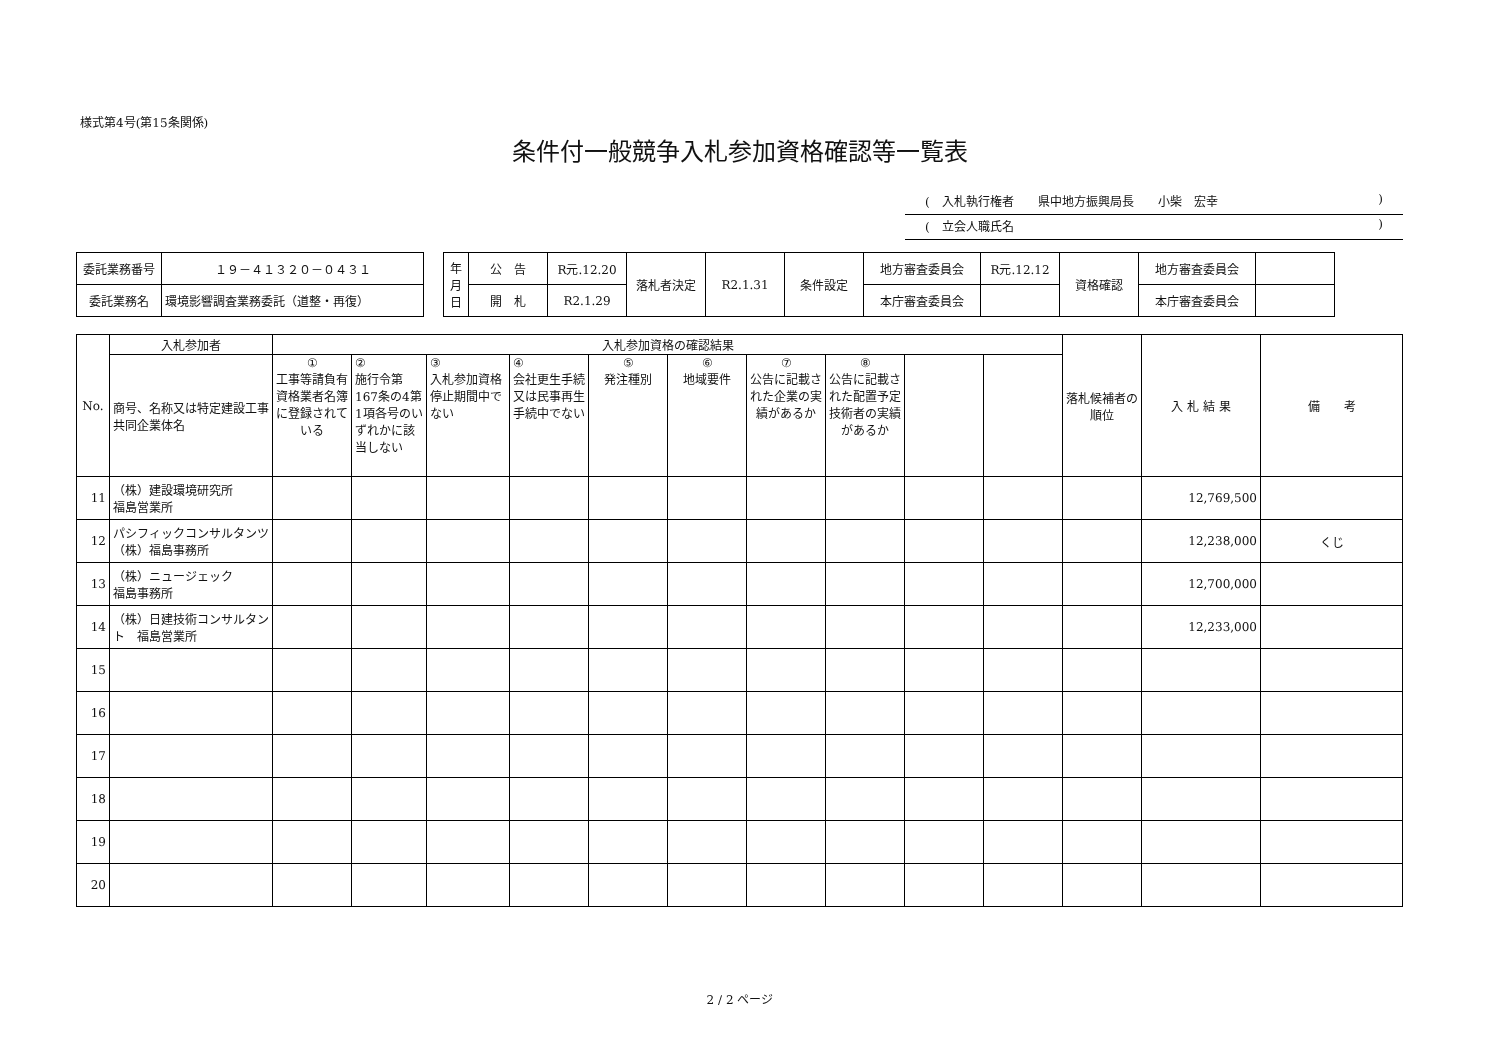様式第4号(第15条関係)
条件付一般競争入札参加資格確認等一覧表
(　入札執行権者　　県中地方振興局長　　小柴　宏幸)
(　立会人職氏名)
| 委託業務番号 | １９－４１３２０－０４３１ |
| 委託業務名 | 環境影響調査業務委託（道整・再復） |
| 年 月 日 | 公 告 | R元.12.20 | 落札者決定 | R2.1.31 | 条件設定 | 地方審査委員会 | R元.12.12 | 資格確認 | 地方審査委員会 | |
| | 開 札 | R2.1.29 | | | | 本庁審査委員会 | | | 本庁審査委員会 | |
| No. | 入札参加者 | 入札参加資格の確認結果 | | | | | | | | | | 落札候補者の順位 | 入 札 結 果 | 備 考 |
| --- | --- | --- | --- | --- | --- | --- | --- | --- | --- | --- | --- | --- | --- | --- |
| | 商号、名称又は特定建設工事共同企業体名 | ① 工事等請負有資格業者名簿に登録されている | ② 施行令第167条の4第1項各号のいずれかに該当しない | ③ 入札参加資格停止期間中でない | ④ 会社更生手続又は民事再生手続中でない | ⑤ 発注種別 | ⑥ 地域要件 | ⑦ 公告に記載された企業の実績があるか | ⑧ 公告に記載された配置予定技術者の実績があるか | | | | | |
| 11 | （株）建設環境研究所 福島営業所 | | | | | | | | | | | | 12,769,500 | |
| 12 | パシフィックコンサルタンツ（株）福島事務所 | | | | | | | | | | | | 12,238,000 | くじ |
| 13 | （株）ニュージェック 福島事務所 | | | | | | | | | | | | 12,700,000 | |
| 14 | （株）日建技術コンサルタント 福島営業所 | | | | | | | | | | | | 12,233,000 | |
| 15 | | | | | | | | | | | | | | |
| 16 | | | | | | | | | | | | | | |
| 17 | | | | | | | | | | | | | | |
| 18 | | | | | | | | | | | | | | |
| 19 | | | | | | | | | | | | | | |
| 20 | | | | | | | | | | | | | | |
2 / 2 ページ